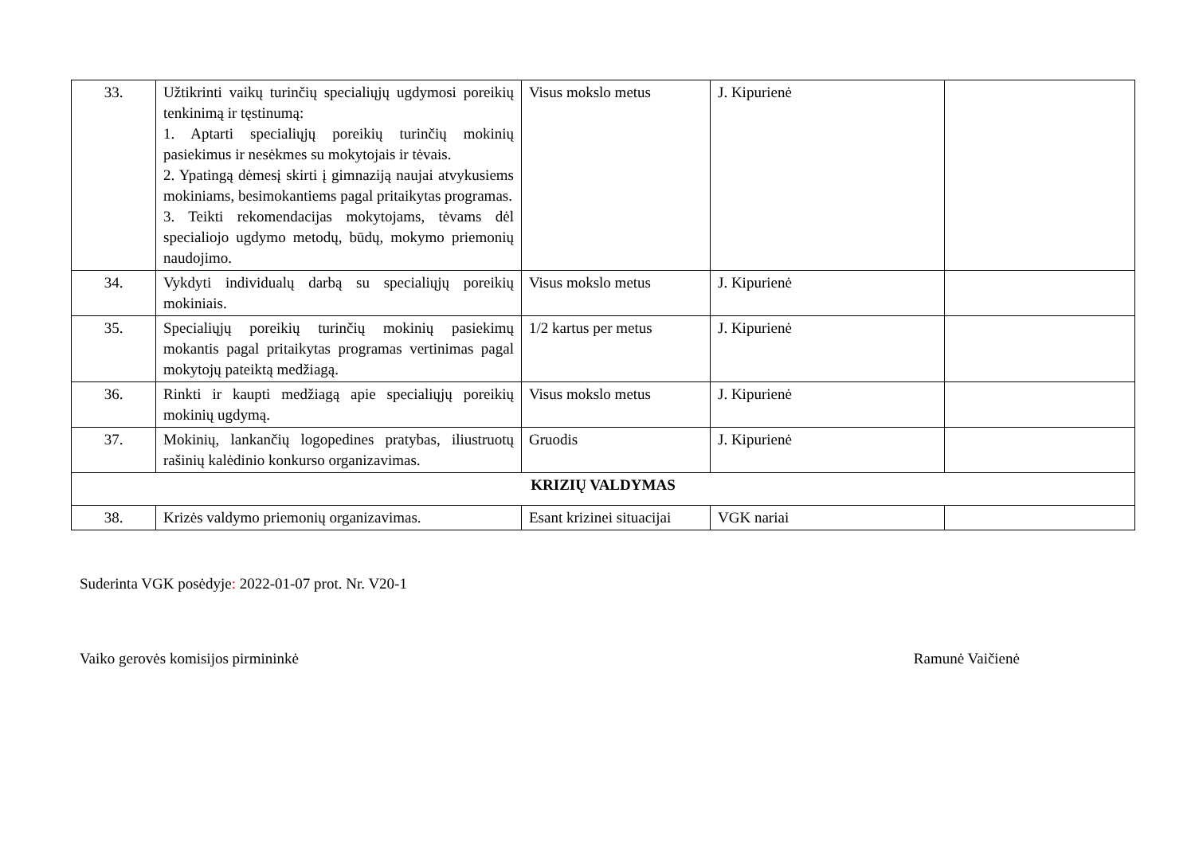| 33. | Užtikrinti vaikų turinčių specialiųjų ugdymosi poreikių tenkinimą ir tęstinumą: 1. Aptarti specialiųjų poreikių turinčių mokinių pasiekimus ir nesėkmes su mokytojais ir tėvais. 2. Ypatingą dėmesį skirti į gimnaziją naujai atvykusiems mokiniams, besimokantiems pagal pritaikytas programas. 3. Teikti rekomendacijas mokytojams, tėvams dėl specialiojo ugdymo metodų, būdų, mokymo priemonių naudojimo. | Visus mokslo metus | J. Kipurienė | |
| 34. | Vykdyti individualų darbą su specialiųjų poreikių mokiniais. | Visus mokslo metus | J. Kipurienė | |
| 35. | Specialiųjų poreikių turinčių mokinių pasiekimų mokantis pagal pritaikytas programas vertinimas pagal mokytojų pateiktą medžiagą. | 1/2 kartus per metus | J. Kipurienė | |
| 36. | Rinkti ir kaupti medžiagą apie specialiųjų poreikių mokinių ugdymą. | Visus mokslo metus | J. Kipurienė | |
| 37. | Mokinių, lankančių logopedines pratybas, iliustruotų rašinių kalėdinio konkurso organizavimas. | Gruodis | J. Kipurienė | |
| KRIZIŲ VALDYMAS | | | | |
| 38. | Krizės valdymo priemonių organizavimas. | Esant krizinei situacijai | VGK nariai | |
Suderinta VGK posėdyje: 2022-01-07 prot. Nr. V20-1
Vaiko gerovės komisijos pirmininkė Ramunė Vaičienė